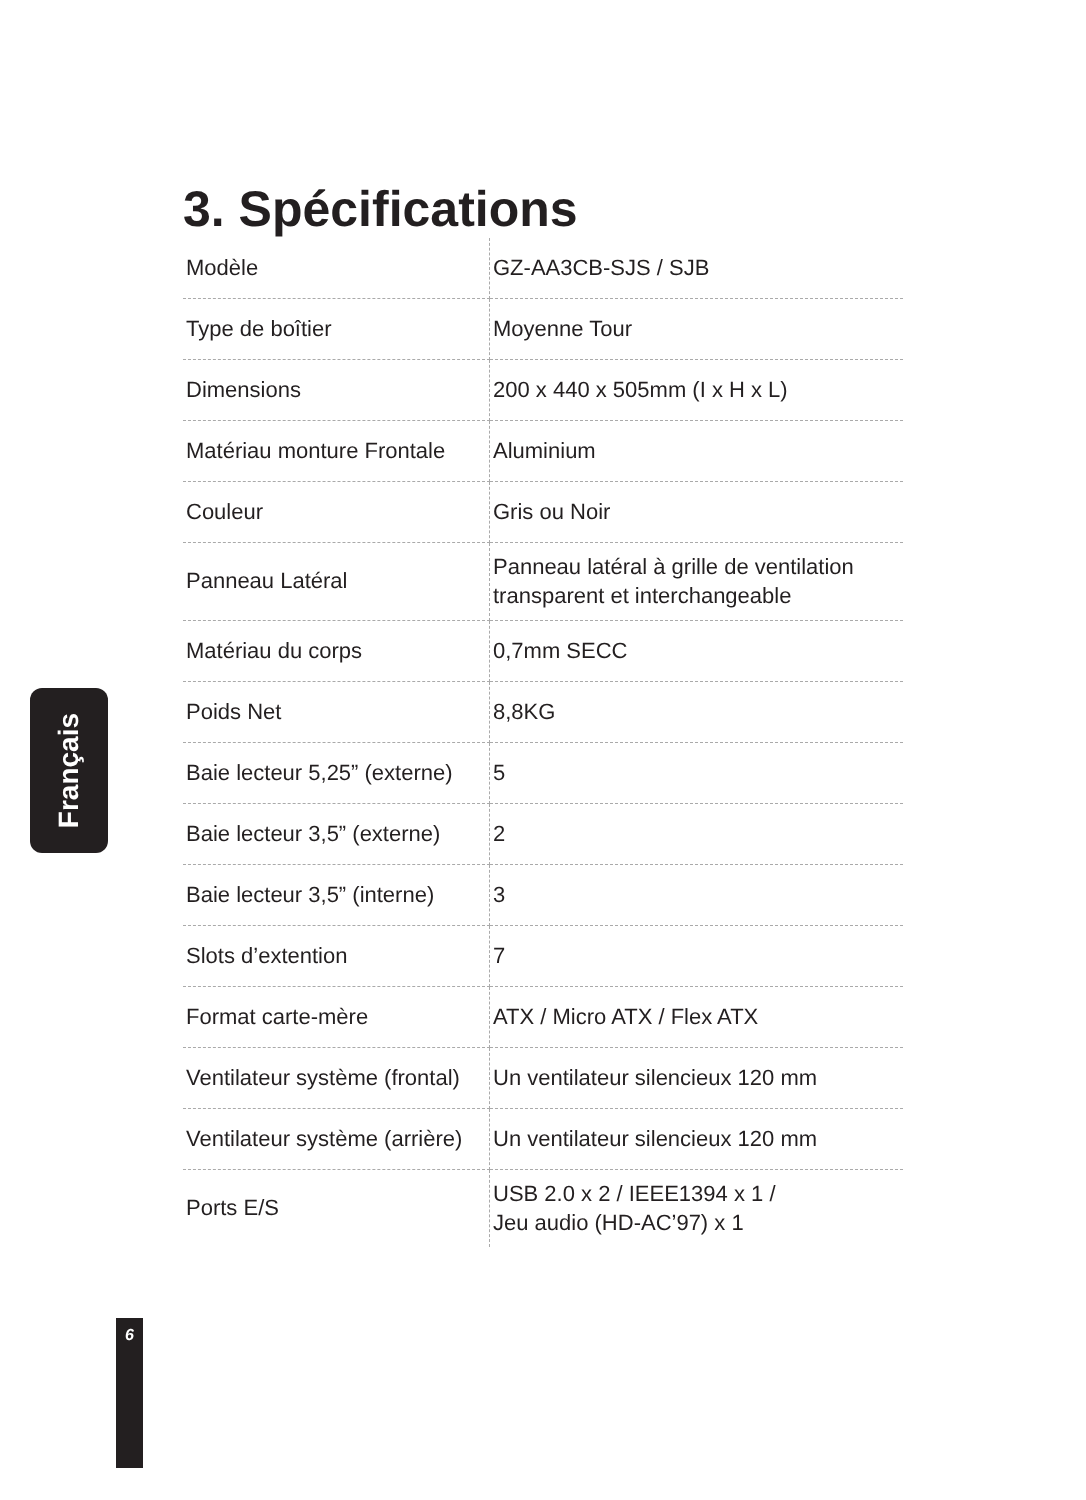3. Spécifications
| Modèle | GZ-AA3CB-SJS / SJB |
| Type de boîtier | Moyenne Tour |
| Dimensions | 200 x 440 x 505mm (I x H x L) |
| Matériau monture Frontale | Aluminium |
| Couleur | Gris ou Noir |
| Panneau Latéral | Panneau latéral à grille de ventilation transparent et interchangeable |
| Matériau du corps | 0,7mm SECC |
| Poids Net | 8,8KG |
| Baie lecteur 5,25” (externe) | 5 |
| Baie lecteur 3,5” (externe) | 2 |
| Baie lecteur 3,5” (interne) | 3 |
| Slots d’extention | 7 |
| Format carte-mère | ATX / Micro ATX / Flex ATX |
| Ventilateur système (frontal) | Un ventilateur silencieux 120 mm |
| Ventilateur système (arrière) | Un ventilateur silencieux 120 mm |
| Ports E/S | USB 2.0 x 2 / IEEE1394 x 1 / Jeu audio (HD-AC’97) x 1 |
Français
6